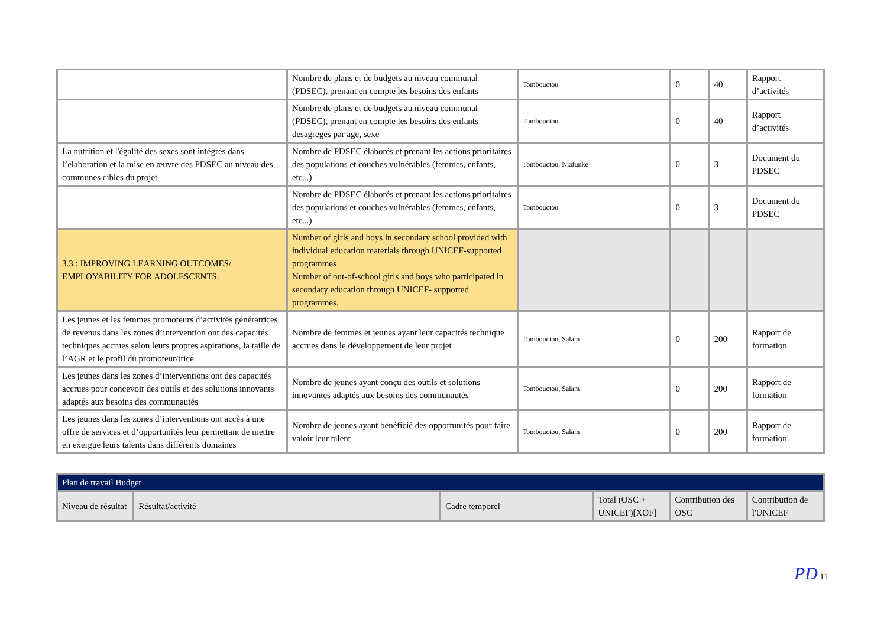| | Nombre de plans et de budgets au niveau communal (PDSEC), prenant en compte les besoins des enfants | Tombouctou | 0 | 40 | Rapport d’activités |
| | Nombre de plans et de budgets au niveau communal (PDSEC), prenant en compte les besoins des enfants desagreges par age, sexe | Tombouctou | 0 | 40 | Rapport d’activités |
| La nutrition et l'égalité des sexes sont intégrés dans l’élaboration et la mise en œuvre des PDSEC au niveau des communes cibles du projet | Nombre de PDSEC élaborés et prenant les actions prioritaires des populations et couches vulnérables (femmes, enfants, etc...) | Tombouctou, Niafunke | 0 | 3 | Document du PDSEC |
| | Nombre de PDSEC élaborés et prenant les actions prioritaires des populations et couches vulnérables (femmes, enfants, etc...) | Tombouctou | 0 | 3 | Document du PDSEC |
| 3.3 : IMPROVING LEARNING OUTCOMES/ EMPLOYABILITY FOR ADOLESCENTS. | Number of girls and boys in secondary school provided with individual education materials through UNICEF-supported programmes Number of out-of-school girls and boys who participated in secondary education through UNICEF- supported programmes. | | | | |
| Les jeunes et les femmes promoteurs d’activités génératrices de revenus dans les zones d’intervention ont des capacités techniques accrues selon leurs propres aspirations, la taille de l’AGR et le profil du promoteur/trice. | Nombre de femmes et jeunes ayant leur capacités technique accrues dans le développement de leur projet | Tombouctou, Salam | 0 | 200 | Rapport de formation |
| Les jeunes dans les zones d’interventions ont des capacités accrues pour concevoir des outils et des solutions innovants adaptés aux besoins des communautés | Nombre de jeunes ayant conçu des outils et solutions innovantes adaptés aux besoins des communautés | Tombouctou, Salam | 0 | 200 | Rapport de formation |
| Les jeunes dans les zones d’interventions ont accès à une offre de services et d’opportunités leur permettant de mettre en exergue leurs talents dans différents domaines | Nombre de jeunes ayant bénéficié des opportunités pour faire valoir leur talent | Tombouctou, Salam | 0 | 200 | Rapport de formation |
| Plan de travail Budget | | | | | |
| --- | --- | --- | --- | --- | --- |
| Niveau de résultat | Résultat/activité | Cadre temporel | Total (OSC + UNICEF)[XOF] | Contribution des OSC | Contribution de l'UNICEF |
PD 11